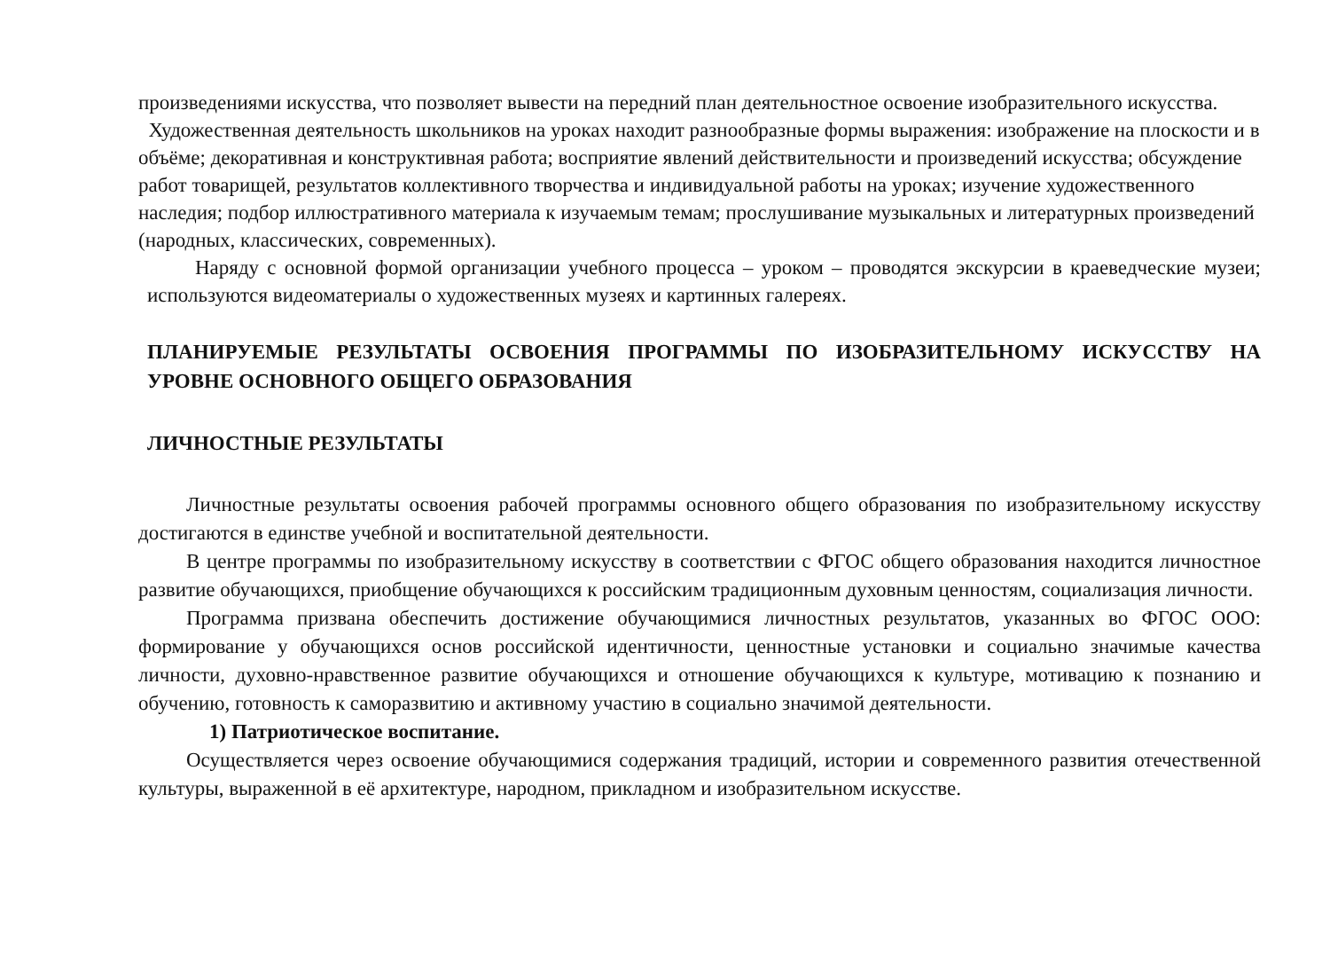произведениями искусства, что позволяет вывести на передний план деятельностное освоение изобразительного искусства.
Художественная деятельность школьников на уроках находит разнообразные формы выражения: изображение на плоскости и в объёме; декоративная и конструктивная работа; восприятие явлений действительности и произведений искусства; обсуждение работ товарищей, результатов коллективного творчества и индивидуальной работы на уроках; изучение художественного наследия; подбор иллюстративного материала к изучаемым темам; прослушивание музыкальных и литературных произведений (народных, классических, современных).
Наряду с основной формой организации учебного процесса – уроком – проводятся экскурсии в краеведческие музеи; используются видеоматериалы о художественных музеях и картинных галереях.
ПЛАНИРУЕМЫЕ РЕЗУЛЬТАТЫ ОСВОЕНИЯ ПРОГРАММЫ ПО ИЗОБРАЗИТЕЛЬНОМУ ИСКУССТВУ НА УРОВНЕ ОСНОВНОГО ОБЩЕГО ОБРАЗОВАНИЯ
ЛИЧНОСТНЫЕ РЕЗУЛЬТАТЫ
Личностные результаты освоения рабочей программы основного общего образования по изобразительному искусству достигаются в единстве учебной и воспитательной деятельности.
В центре программы по изобразительному искусству в соответствии с ФГОС общего образования находится личностное развитие обучающихся, приобщение обучающихся к российским традиционным духовным ценностям, социализация личности.
Программа призвана обеспечить достижение обучающимися личностных результатов, указанных во ФГОС ООО: формирование у обучающихся основ российской идентичности, ценностные установки и социально значимые качества личности, духовно-нравственное развитие обучающихся и отношение обучающихся к культуре, мотивацию к познанию и обучению, готовность к саморазвитию и активному участию в социально значимой деятельности.
1) Патриотическое воспитание.
Осуществляется через освоение обучающимися содержания традиций, истории и современного развития отечественной культуры, выраженной в её архитектуре, народном, прикладном и изобразительном искусстве.